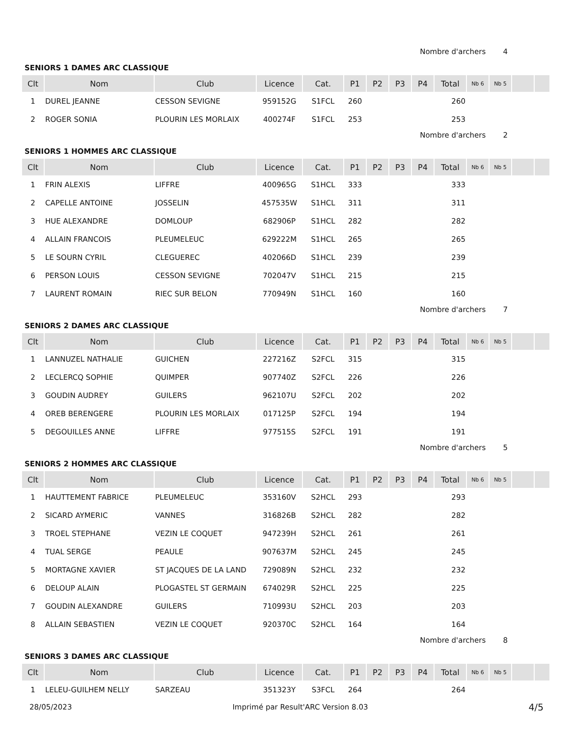Nombre d'archers 4
SENIORS 1 DAMES ARC CLASSIQUE
| Clt | Nom | Club | Licence | Cat. | P1 | P2 | P3 | P4 | Total | Nb 6 | Nb 5 | | |
| --- | --- | --- | --- | --- | --- | --- | --- | --- | --- | --- | --- | --- | --- |
| 1 | DUREL JEANNE | CESSON SEVIGNE | 959152G | S1FCL | 260 | | | | 260 | | | | |
| 2 | ROGER SONIA | PLOURIN LES MORLAIX | 400274F | S1FCL | 253 | | | | 253 | | | | |
Nombre d'archers 2
SENIORS 1 HOMMES ARC CLASSIQUE
| Clt | Nom | Club | Licence | Cat. | P1 | P2 | P3 | P4 | Total | Nb 6 | Nb 5 | | |
| --- | --- | --- | --- | --- | --- | --- | --- | --- | --- | --- | --- | --- | --- |
| 1 | FRIN ALEXIS | LIFFRE | 400965G | S1HCL | 333 | | | | 333 | | | | |
| 2 | CAPELLE ANTOINE | JOSSELIN | 457535W | S1HCL | 311 | | | | 311 | | | | |
| 3 | HUE ALEXANDRE | DOMLOUP | 682906P | S1HCL | 282 | | | | 282 | | | | |
| 4 | ALLAIN FRANCOIS | PLEUMELEUC | 629222M | S1HCL | 265 | | | | 265 | | | | |
| 5 | LE SOURN CYRIL | CLEGUEREC | 402066D | S1HCL | 239 | | | | 239 | | | | |
| 6 | PERSON LOUIS | CESSON SEVIGNE | 702047V | S1HCL | 215 | | | | 215 | | | | |
| 7 | LAURENT ROMAIN | RIEC SUR BELON | 770949N | S1HCL | 160 | | | | 160 | | | | |
Nombre d'archers 7
SENIORS 2 DAMES ARC CLASSIQUE
| Clt | Nom | Club | Licence | Cat. | P1 | P2 | P3 | P4 | Total | Nb 6 | Nb 5 | | |
| --- | --- | --- | --- | --- | --- | --- | --- | --- | --- | --- | --- | --- | --- |
| 1 | LANNUZEL NATHALIE | GUICHEN | 227216Z | S2FCL | 315 | | | | 315 | | | | |
| 2 | LECLERCQ SOPHIE | QUIMPER | 907740Z | S2FCL | 226 | | | | 226 | | | | |
| 3 | GOUDIN AUDREY | GUILERS | 962107U | S2FCL | 202 | | | | 202 | | | | |
| 4 | OREB BERENGERE | PLOURIN LES MORLAIX | 017125P | S2FCL | 194 | | | | 194 | | | | |
| 5 | DEGOUILLES ANNE | LIFFRE | 977515S | S2FCL | 191 | | | | 191 | | | | |
Nombre d'archers 5
SENIORS 2 HOMMES ARC CLASSIQUE
| Clt | Nom | Club | Licence | Cat. | P1 | P2 | P3 | P4 | Total | Nb 6 | Nb 5 | | |
| --- | --- | --- | --- | --- | --- | --- | --- | --- | --- | --- | --- | --- | --- |
| 1 | HAUTTEMENT FABRICE | PLEUMELEUC | 353160V | S2HCL | 293 | | | | 293 | | | | |
| 2 | SICARD AYMERIC | VANNES | 316826B | S2HCL | 282 | | | | 282 | | | | |
| 3 | TROEL STEPHANE | VEZIN LE COQUET | 947239H | S2HCL | 261 | | | | 261 | | | | |
| 4 | TUAL SERGE | PEAULE | 907637M | S2HCL | 245 | | | | 245 | | | | |
| 5 | MORTAGNE XAVIER | ST JACQUES DE LA LAND | 729089N | S2HCL | 232 | | | | 232 | | | | |
| 6 | DELOUP ALAIN | PLOGASTEL ST GERMAIN | 674029R | S2HCL | 225 | | | | 225 | | | | |
| 7 | GOUDIN ALEXANDRE | GUILERS | 710993U | S2HCL | 203 | | | | 203 | | | | |
| 8 | ALLAIN SEBASTIEN | VEZIN LE COQUET | 920370C | S2HCL | 164 | | | | 164 | | | | |
Nombre d'archers 8
SENIORS 3 DAMES ARC CLASSIQUE
| Clt | Nom | Club | Licence | Cat. | P1 | P2 | P3 | P4 | Total | Nb 6 | Nb 5 | | |
| --- | --- | --- | --- | --- | --- | --- | --- | --- | --- | --- | --- | --- | --- |
| 1 | LELEU-GUILHEM NELLY | SARZEAU | 351323Y | S3FCL | 264 | | | | 264 | | | | |
28/05/2023 Imprimé par Result'ARC Version 8.03 4/5